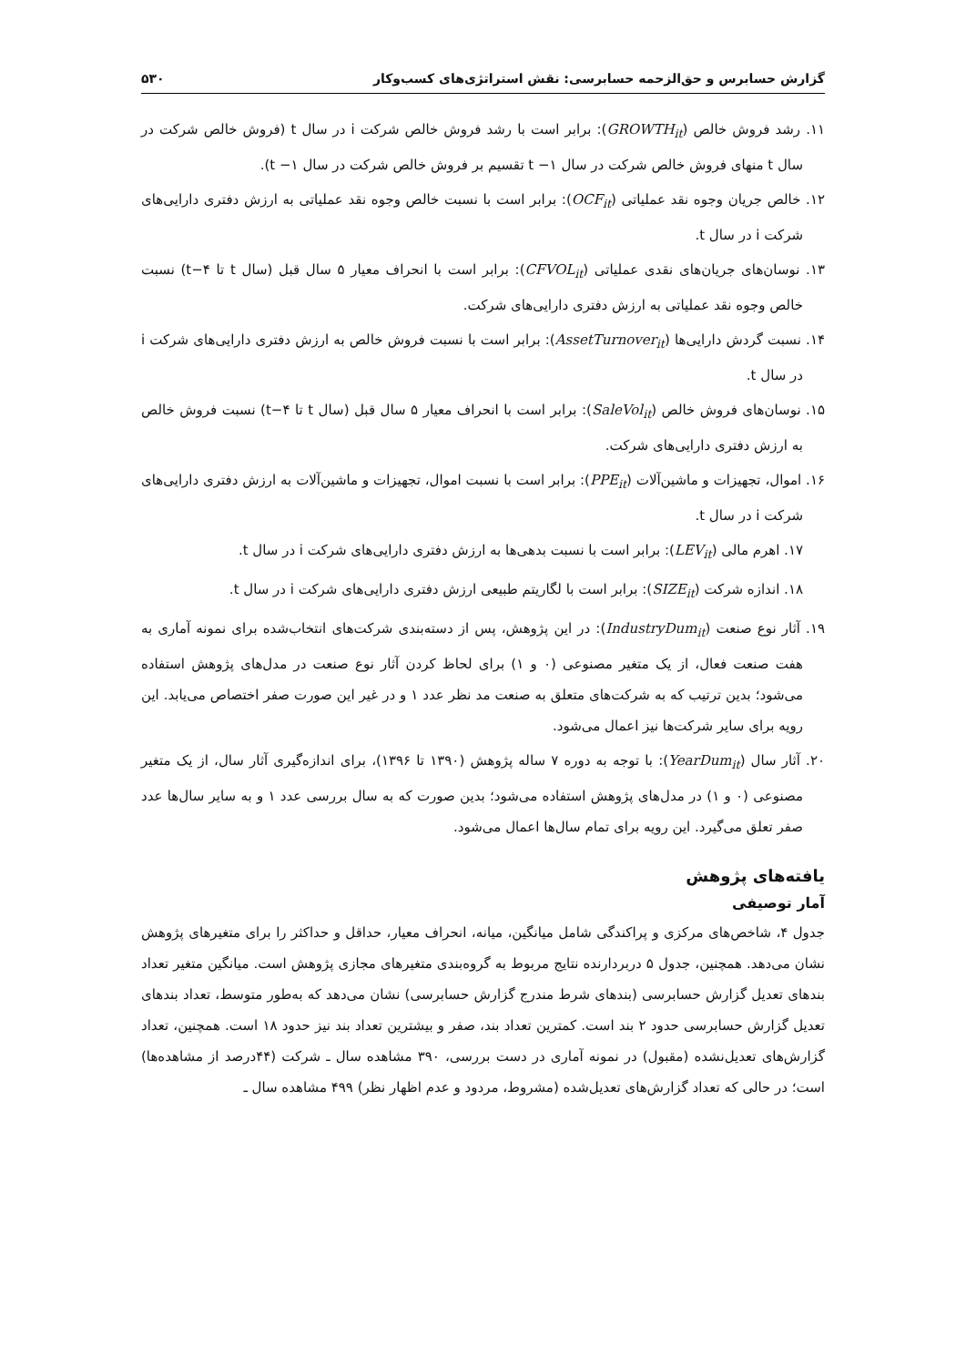گزارش حسابرس و حق‌الزحمه حسابرسی: نقش استراتژی‌های کسب‌وکار ۵۳۰
۱۱. رشد فروش خالص (GROWTH<sub>it</sub>): برابر است با رشد فروش خالص شرکت i در سال t (فروش خالص شرکت در سال t منهای فروش خالص شرکت در سال ۱− t تقسیم بر فروش خالص شرکت در سال ۱− t).
۱۲. خالص جریان وجوه نقد عملیاتی (OCF<sub>it</sub>): برابر است با نسبت خالص وجوه نقد عملیاتی به ارزش دفتری دارایی‌های شرکت i در سال t.
۱۳. نوسان‌های جریان‌های نقدی عملیاتی (CFVOL<sub>it</sub>): برابر است با انحراف معیار ۵ سال قبل (سال t تا t−۴) نسبت خالص وجوه نقد عملیاتی به ارزش دفتری دارایی‌های شرکت.
۱۴. نسبت گردش دارایی‌ها (AssetTurnover<sub>it</sub>): برابر است با نسبت فروش خالص به ارزش دفتری دارایی‌های شرکت i در سال t.
۱۵. نوسان‌های فروش خالص (SaleVol<sub>it</sub>): برابر است با انحراف معیار ۵ سال قبل (سال t تا t−۴) نسبت فروش خالص به ارزش دفتری دارایی‌های شرکت.
۱۶. اموال، تجهیزات و ماشین‌آلات (PPE<sub>it</sub>): برابر است با نسبت اموال، تجهیزات و ماشین‌آلات به ارزش دفتری دارایی‌های شرکت i در سال t.
۱۷. اهرم مالی (LEV<sub>it</sub>): برابر است با نسبت بدهی‌ها به ارزش دفتری دارایی‌های شرکت i در سال t.
۱۸. اندازه شرکت (SIZE<sub>it</sub>): برابر است با لگاریتم طبیعی ارزش دفتری دارایی‌های شرکت i در سال t.
۱۹. آثار نوع صنعت (IndustryDum<sub>it</sub>): در این پژوهش، پس از دسته‌بندی شرکت‌های انتخاب‌شده برای نمونه آماری به هفت صنعت فعال، از یک متغیر مصنوعی (۰ و ۱) برای لحاظ کردن آثار نوع صنعت در مدل‌های پژوهش استفاده می‌شود؛ بدین ترتیب که به شرکت‌های متعلق به صنعت مد نظر عدد ۱ و در غیر این صورت صفر اختصاص می‌یابد. این رویه برای سایر شرکت‌ها نیز اعمال می‌شود.
۲۰. آثار سال (YearDum<sub>it</sub>): با توجه به دوره ۷ ساله پژوهش (۱۳۹۰ تا ۱۳۹۶)، برای اندازه‌گیری آثار سال، از یک متغیر مصنوعی (۰ و ۱) در مدل‌های پژوهش استفاده می‌شود؛ بدین صورت که به سال بررسی عدد ۱ و به سایر سال‌ها عدد صفر تعلق می‌گیرد. این رویه برای تمام سال‌ها اعمال می‌شود.
یافته‌های پژوهش
آمار توصیفی
جدول ۴، شاخص‌های مرکزی و پراکندگی شامل میانگین، میانه، انحراف معیار، حداقل و حداکثر را برای متغیرهای پژوهش نشان می‌دهد. همچنین، جدول ۵ دربردارنده نتایج مربوط به گروه‌بندی متغیرهای مجازی پژوهش است. میانگین متغیر تعداد بندهای تعدیل گزارش حسابرسی (بندهای شرط مندرج گزارش حسابرسی) نشان می‌دهد که به‌طور متوسط، تعداد بندهای تعدیل گزارش حسابرسی حدود ۲ بند است. کمترین تعداد بند، صفر و بیشترین تعداد بند نیز حدود ۱۸ است. همچنین، تعداد گزارش‌های تعدیل‌نشده (مقبول) در نمونه آماری در دست بررسی، ۳۹۰ مشاهده سال ـ شرکت (۴۴درصد از مشاهده‌ها) است؛ در حالی که تعداد گزارش‌های تعدیل‌شده (مشروط، مردود و عدم اظهار نظر) ۴۹۹ مشاهده سال ـ